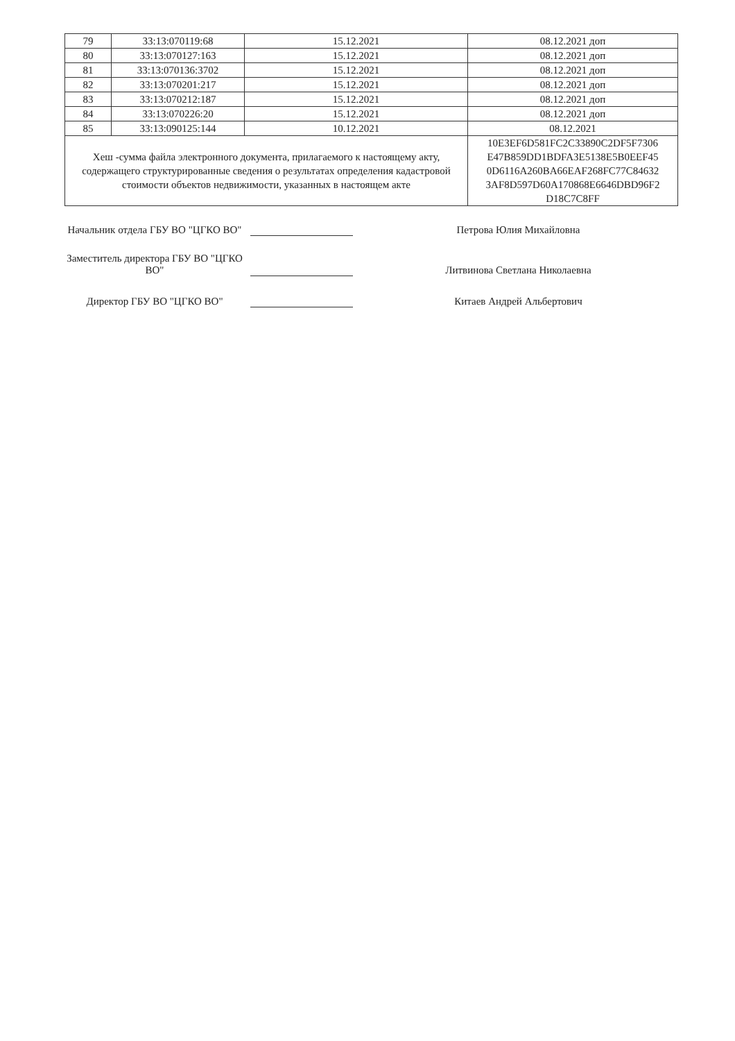| 79 | 33:13:070119:68 | 15.12.2021 | 08.12.2021 доп |
| 80 | 33:13:070127:163 | 15.12.2021 | 08.12.2021 доп |
| 81 | 33:13:070136:3702 | 15.12.2021 | 08.12.2021 доп |
| 82 | 33:13:070201:217 | 15.12.2021 | 08.12.2021 доп |
| 83 | 33:13:070212:187 | 15.12.2021 | 08.12.2021 доп |
| 84 | 33:13:070226:20 | 15.12.2021 | 08.12.2021 доп |
| 85 | 33:13:090125:144 | 10.12.2021 | 08.12.2021 |
| Хеш -сумма файла электронного документа, прилагаемого к настоящему акту, содержащего структурированные сведения о результатах определения кадастровой стоимости объектов недвижимости, указанных в настоящем акте | | | 10E3EF6D581FC2C33890C2DF5F7306 E47B859DD1BDFA3E5138E5B0EEF45 0D6116A260BA66EAF268FC77C84632 3AF8D597D60A170868E6646DBD96F2 D18C7C8FF |
Начальник отдела ГБУ ВО "ЦГКО ВО"
Петрова Юлия Михайловна
Заместитель директора ГБУ ВО "ЦГКО ВО"
Литвинова Светлана Николаевна
Директор ГБУ ВО "ЦГКО ВО"
Китаев Андрей Альбертович